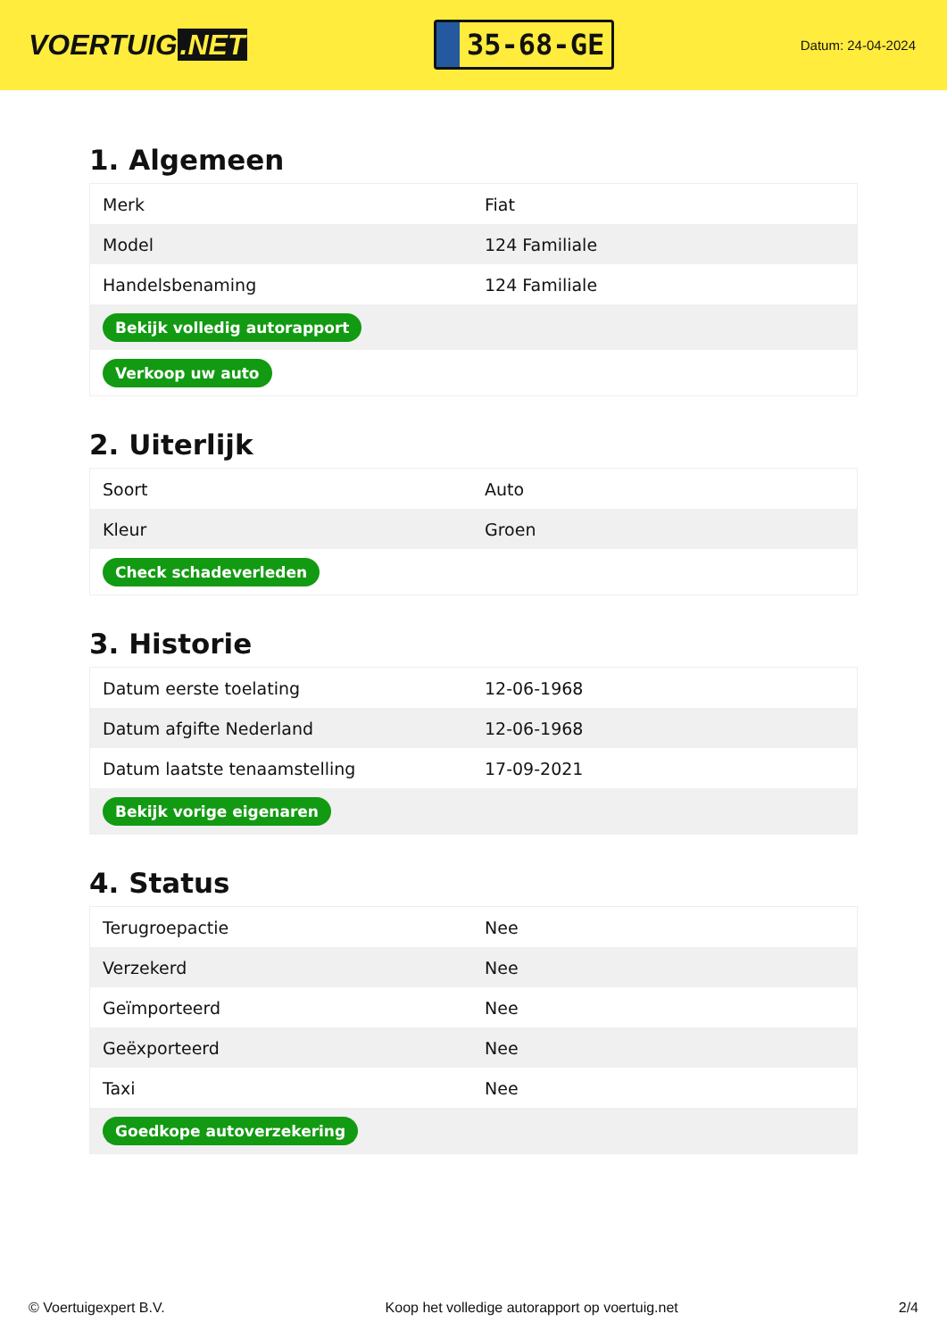VOERTUIG.NET
35-68-GE
Datum: 24-04-2024
1. Algemeen
| Merk | Fiat |
| Model | 124 Familiale |
| Handelsbenaming | 124 Familiale |
| Bekijk volledig autorapport | |
| Verkoop uw auto | |
2. Uiterlijk
| Soort | Auto |
| Kleur | Groen |
| Check schadeverleden | |
3. Historie
| Datum eerste toelating | 12-06-1968 |
| Datum afgifte Nederland | 12-06-1968 |
| Datum laatste tenaamstelling | 17-09-2021 |
| Bekijk vorige eigenaren | |
4. Status
| Terugroepactie | Nee |
| Verzekerd | Nee |
| Geïmporteerd | Nee |
| Geëxporteerd | Nee |
| Taxi | Nee |
| Goedkope autoverzekering | |
© Voertuigexpert B.V. Koop het volledige autorapport op voertuig.net 2/4